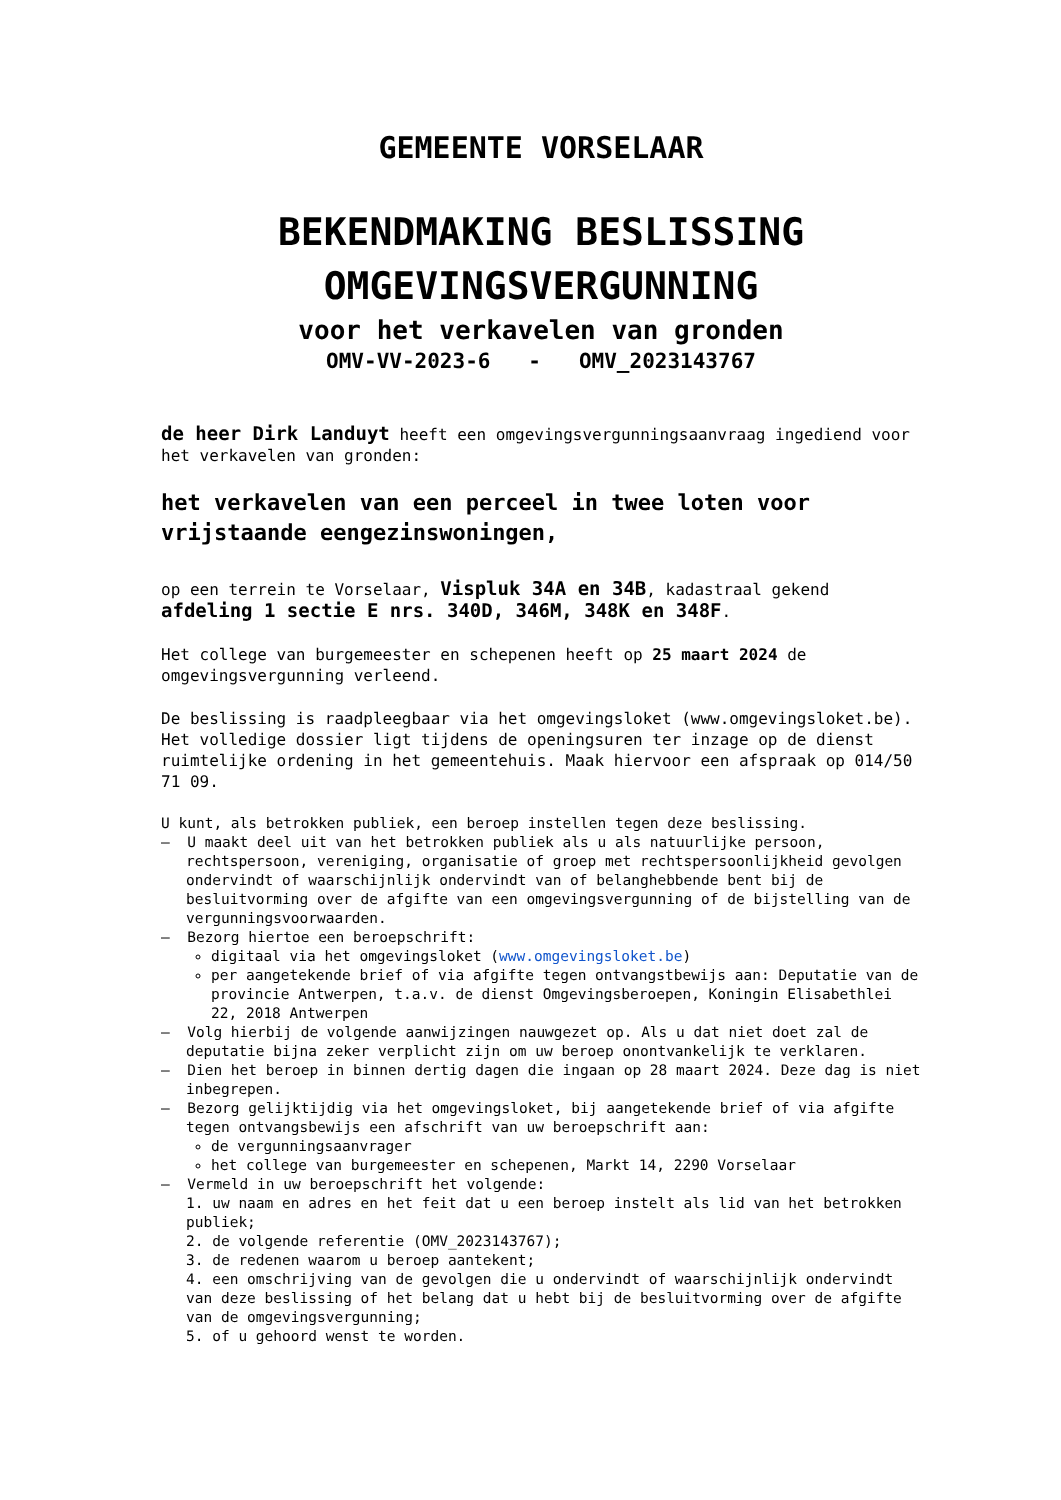GEMEENTE VORSELAAR
BEKENDMAKING BESLISSING
OMGEVINGSVERGUNNING
voor het verkavelen van gronden
OMV-VV-2023-6 - OMV_2023143767
de heer Dirk Landuyt heeft een omgevingsvergunningsaanvraag ingediend voor het verkavelen van gronden:
het verkavelen van een perceel in twee loten voor vrijstaande eengezinswoningen,
op een terrein te Vorselaar, Vispluk 34A en 34B, kadastraal gekend afdeling 1 sectie E nrs. 340D, 346M, 348K en 348F.
Het college van burgemeester en schepenen heeft op 25 maart 2024 de omgevingsvergunning verleend.
De beslissing is raadpleegbaar via het omgevingsloket (www.omgevingsloket.be). Het volledige dossier ligt tijdens de openingsuren ter inzage op de dienst ruimtelijke ordening in het gemeentehuis. Maak hiervoor een afspraak op 014/50 71 09.
U kunt, als betrokken publiek, een beroep instellen tegen deze beslissing.
– U maakt deel uit van het betrokken publiek als u als natuurlijke persoon, rechtspersoon, vereniging, organisatie of groep met rechtspersoonlijkheid gevolgen ondervindt of waarschijnlijk ondervindt van of belanghebbende bent bij de besluitvorming over de afgifte van een omgevingsvergunning of de bijstelling van de vergunningsvoorwaarden.
– Bezorg hiertoe een beroepschrift:
digitaal via het omgevingsloket (www.omgevingsloket.be)
per aangetekende brief of via afgifte tegen ontvangstbewijs aan: Deputatie van de provincie Antwerpen, t.a.v. de dienst Omgevingsberoepen, Koningin Elisabethlei 22, 2018 Antwerpen
– Volg hierbij de volgende aanwijzingen nauwgezet op. Als u dat niet doet zal de deputatie bijna zeker verplicht zijn om uw beroep onontvankelijk te verklaren.
– Dien het beroep in binnen dertig dagen die ingaan op 28 maart 2024. Deze dag is niet inbegrepen.
– Bezorg gelijktijdig via het omgevingsloket, bij aangetekende brief of via afgifte tegen ontvangsbewijs een afschrift van uw beroepschrift aan:
de vergunningsaanvrager
het college van burgemeester en schepenen, Markt 14, 2290 Vorselaar
– Vermeld in uw beroepschrift het volgende:
1. uw naam en adres en het feit dat u een beroep instelt als lid van het betrokken publiek;
2. de volgende referentie (OMV_2023143767);
3. de redenen waarom u beroep aantekent;
4. een omschrijving van de gevolgen die u ondervindt of waarschijnlijk ondervindt van deze beslissing of het belang dat u hebt bij de besluitvorming over de afgifte van de omgevingsvergunning;
5. of u gehoord wenst te worden.